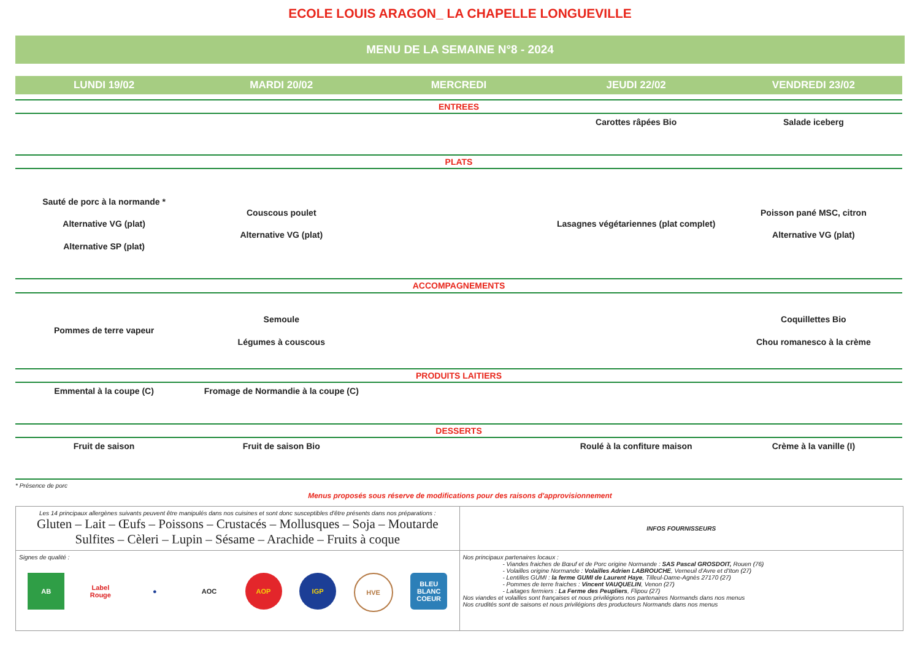ECOLE LOUIS ARAGON_ LA CHAPELLE LONGUEVILLE
MENU DE LA SEMAINE N°8 - 2024
| LUNDI 19/02 | MARDI 20/02 | MERCREDI | JEUDI 22/02 | VENDREDI 23/02 |
| --- | --- | --- | --- | --- |
| ENTREES | | | | |
| | | | Carottes râpées Bio | Salade iceberg |
| PLATS | | | | |
| Sauté de porc à la normande * Alternative VG (plat) Alternative SP (plat) | Couscous poulet Alternative VG (plat) | | Lasagnes végétariennes (plat complet) | Poisson pané MSC, citron Alternative VG (plat) |
| ACCOMPAGNEMENTS | | | | |
| Pommes de terre vapeur | Semoule Légumes à couscous | | | Coquillettes Bio Chou romanesco à la crème |
| PRODUITS LAITIERS | | | | |
| Emmental à la coupe (C) | Fromage de Normandie à la coupe (C) | | | |
| DESSERTS | | | | |
| Fruit de saison | Fruit de saison Bio | | Roulé à la confiture maison | Crème à la vanille (I) |
* Présence de porc
Menus proposés sous réserve de modifications pour des raisons d'approvisionnement
| Les 14 principaux allergènes suivants peuvent être manipulés dans nos cuisines et sont donc susceptibles d'être présents dans nos préparations : Gluten – Lait – Œufs – Poissons – Crustacés – Mollusques – Soja – Moutarde Sulfites – Cèleri – Lupin – Sésame – Arachide – Fruits à coque | INFOS FOURNISSEURS |
| Signes de qualité : AB Label Rouge ● AOC AOP IGP HVE BLEU BLANC COEUR | Nos principaux partenaires locaux : - Viandes fraiches de Bœuf et de Porc origine Normande : SAS Pascal GROSDOIT, Rouen (76) - Volailles origine Normande : Volailles Adrien LABROUCHE , Verneuil d'Avre et d'Iton (27) - Lentilles GUMI : la ferme GUMI de Laurent Haye , Tilleul-Dame-Agnès 27170 (27) - Pommes de terre fraiches : Vincent VAUQUELIN , Venon (27) - Laitages fermiers : La Ferme des Peupliers , Flipou (27) Nos viandes et volailles sont françaises et nous privilégions nos partenaires Normands dans nos menus Nos crudités sont de saisons et nous privilégions des producteurs Normands dans nos menus |